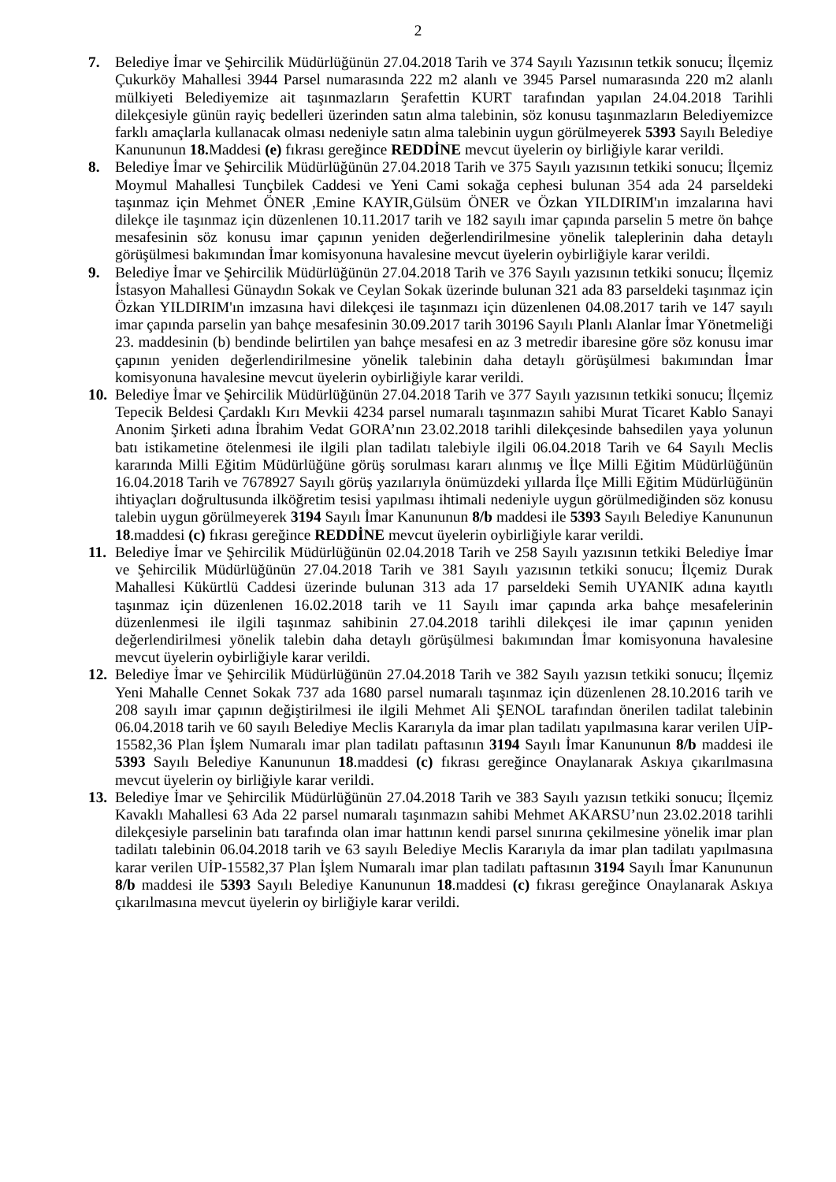2
7. Belediye İmar ve Şehircilik Müdürlüğünün 27.04.2018 Tarih ve 374 Sayılı Yazısının tetkik sonucu; İlçemiz Çukurköy Mahallesi 3944 Parsel numarasında 222 m2 alanlı ve 3945 Parsel numarasında 220 m2 alanlı mülkiyeti Belediyemize ait taşınmazların Şerafettin KURT tarafından yapılan 24.04.2018 Tarihli dilekçesiyle günün rayiç bedelleri üzerinden satın alma talebinin, söz konusu taşınmazların Belediyemizce farklı amaçlarla kullanacak olması nedeniyle satın alma talebinin uygun görülmeyerek 5393 Sayılı Belediye Kanununun 18. Maddesi (e) fıkrası gereğince REDDİNE mevcut üyelerin oy birliğiyle karar verildi.
8. Belediye İmar ve Şehircilik Müdürlüğünün 27.04.2018 Tarih ve 375 Sayılı yazısının tetkiki sonucu; İlçemiz Moymul Mahallesi Tunçbilek Caddesi ve Yeni Cami sokağa cephesi bulunan 354 ada 24 parseldeki taşınmaz için Mehmet ÖNER ,Emine KAYIR,Gülsüm ÖNER ve Özkan YILDIRIM'ın imzalarına havi dilekçe ile taşınmaz için düzenlenen 10.11.2017 tarih ve 182 sayılı imar çapında parselin 5 metre ön bahçe mesafesinin söz konusu imar çapının yeniden değerlendirilmesine yönelik taleplerinin daha detaylı görüşülmesi bakımından İmar komisyonuna havalesine mevcut üyelerin oybirliğiyle karar verildi.
9. Belediye İmar ve Şehircilik Müdürlüğünün 27.04.2018 Tarih ve 376 Sayılı yazısının tetkiki sonucu; İlçemiz İstasyon Mahallesi Günaydın Sokak ve Ceylan Sokak üzerinde bulunan 321 ada 83 parseldeki taşınmaz için Özkan YILDIRIM'ın imzasına havi dilekçesi ile taşınmazı için düzenlenen 04.08.2017 tarih ve 147 sayılı imar çapında parselin yan bahçe mesafesinin 30.09.2017 tarih 30196 Sayılı Planlı Alanlar İmar Yönetmeliği 23. maddesinin (b) bendinde belirtilen yan bahçe mesafesi en az 3 metredir ibaresine göre söz konusu imar çapının yeniden değerlendirilmesine yönelik talebinin daha detaylı görüşülmesi bakımından İmar komisyonuna havalesine mevcut üyelerin oybirliğiyle karar verildi.
10.
Belediye İmar ve Şehircilik Müdürlüğünün 27.04.2018 Tarih ve 377 Sayılı yazısının tetkiki sonucu; İlçemiz Tepecik Beldesi Çardaklı Kırı Mevkii 4234 parsel numaralı taşınmazın sahibi Murat Ticaret Kablo Sanayi Anonim Şirketi adına İbrahim Vedat GORA’nın 23.02.2018 tarihli dilekçesinde bahsedilen yaya yolunun batı istikametine ötelenmesi ile ilgili plan tadilatı talebiyle ilgili 06.04.2018 Tarih ve 64 Sayılı Meclis kararında Milli Eğitim Müdürlüğüne görüş sorulması kararı alınmış ve İlçe Milli Eğitim Müdürlüğünün 16.04.2018 Tarih ve 7678927 Sayılı görüş yazılarıyla önümüzdeki yıllarda İlçe Milli Eğitim Müdürlüğünün ihtiyaçları doğrultusunda ilköğretim tesisi yapılması ihtimali nedeniyle uygun görülmediğinden söz konusu talebin uygun görülmeyerek 3194 Sayılı İmar Kanununun 8/b maddesi ile 5393 Sayılı Belediye Kanununun 18.maddesi (c) fıkrası gereğince REDDİNE mevcut üyelerin oybirliğiyle karar verildi.
11.
Belediye İmar ve Şehircilik Müdürlüğünün 02.04.2018 Tarih ve 258 Sayılı yazısının tetkiki Belediye İmar ve Şehircilik Müdürlüğünün 27.04.2018 Tarih ve 381 Sayılı yazısının tetkiki sonucu; İlçemiz Durak Mahallesi Kükürtlü Caddesi üzerinde bulunan 313 ada 17 parseldeki Semih UYANIK adına kayıtlı taşınmaz için düzenlenen 16.02.2018 tarih ve 11 Sayılı imar çapında arka bahçe mesafelerinin düzenlenmesi ile ilgili taşınmaz sahibinin 27.04.2018 tarihli dilekçesi ile imar çapının yeniden değerlendirilmesi yönelik talebin daha detaylı görüşülmesi bakımından İmar komisyonuna havalesine mevcut üyelerin oybirliğiyle karar verildi.
12.
Belediye İmar ve Şehircilik Müdürlüğünün 27.04.2018 Tarih ve 382 Sayılı yazısın tetkiki sonucu; İlçemiz Yeni Mahalle Cennet Sokak 737 ada 1680 parsel numaralı taşınmaz için düzenlenen 28.10.2016 tarih ve 208 sayılı imar çapının değiştirilmesi ile ilgili Mehmet Ali ŞENOL tarafından önerilen tadilat talebinin 06.04.2018 tarih ve 60 sayılı Belediye Meclis Kararıyla da imar plan tadilatı yapılmasına karar verilen UİP-15582,36 Plan İşlem Numaralı imar plan tadilatı paftasının 3194 Sayılı İmar Kanununun 8/b maddesi ile 5393 Sayılı Belediye Kanununun 18.maddesi (c) fıkrası gereğince Onaylanarak Askıya çıkarılmasına mevcut üyelerin oy birliğiyle karar verildi.
13.
Belediye İmar ve Şehircilik Müdürlüğünün 27.04.2018 Tarih ve 383 Sayılı yazısın tetkiki sonucu; İlçemiz Kavaklı Mahallesi 63 Ada 22 parsel numaralı taşınmazın sahibi Mehmet AKARSU’nun 23.02.2018 tarihli dilekçesiyle parselinin batı tarafında olan imar hattının kendi parsel sınırına çekilmesine yönelik imar plan tadilatı talebinin 06.04.2018 tarih ve 63 sayılı Belediye Meclis Kararıyla da imar plan tadilatı yapılmasına karar verilen UİP-15582,37 Plan İşlem Numaralı imar plan tadilatı paftasının 3194 Sayılı İmar Kanununun 8/b maddesi ile 5393 Sayılı Belediye Kanununun 18.maddesi (c) fıkrası gereğince Onaylanarak Askıya çıkarılmasına mevcut üyelerin oy birliğiyle karar verildi.